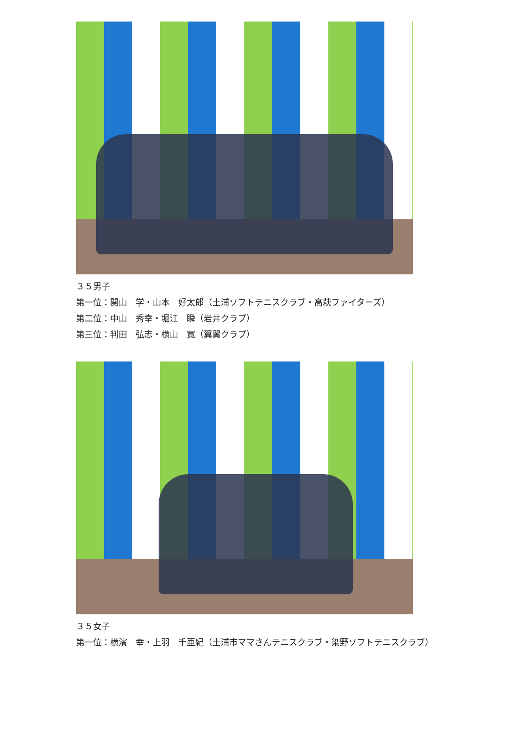３５男子
第一位：関山　学・山本　好太郎（土浦ソフトテニスクラブ・高萩ファイターズ）
第二位：中山　秀幸・堀江　瞬（岩井クラブ）
第三位：判田　弘志・横山　寛（翼翼クラブ）
３５女子
第一位：横濱　幸・上羽　千亜紀（土浦市ママさんテニスクラブ・染野ソフトテニスクラブ）